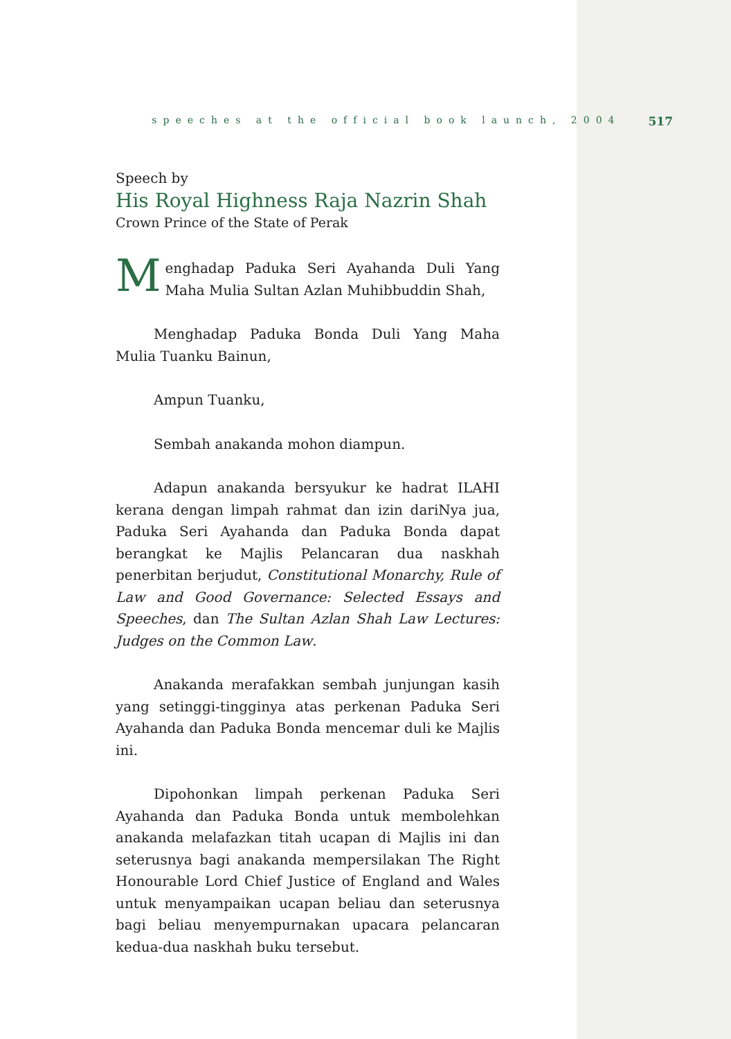speeches at the official book launch, 2004 517
Speech by
His Royal Highness Raja Nazrin Shah
Crown Prince of the State of Perak
Menghadap Paduka Seri Ayahanda Duli Yang Maha Mulia Sultan Azlan Muhibbuddin Shah,
Menghadap Paduka Bonda Duli Yang Maha Mulia Tuanku Bainun,
Ampun Tuanku,
Sembah anakanda mohon diampun.
Adapun anakanda bersyukur ke hadrat ILAHI kerana dengan limpah rahmat dan izin dariNya jua, Paduka Seri Ayahanda dan Paduka Bonda dapat berangkat ke Majlis Pelancaran dua naskhah penerbitan berjudut, Constitutional Monarchy, Rule of Law and Good Governance: Selected Essays and Speeches, dan The Sultan Azlan Shah Law Lectures: Judges on the Common Law.
Anakanda merafakkan sembah junjungan kasih yang setinggi-tingginya atas perkenan Paduka Seri Ayahanda dan Paduka Bonda mencemar duli ke Majlis ini.
Dipohonkan limpah perkenan Paduka Seri Ayahanda dan Paduka Bonda untuk membolehkan anakanda melafazkan titah ucapan di Majlis ini dan seterusnya bagi anakanda mempersilakan The Right Honourable Lord Chief Justice of England and Wales untuk menyampaikan ucapan beliau dan seterusnya bagi beliau menyempurnakan upacara pelancaran kedua-dua naskhah buku tersebut.